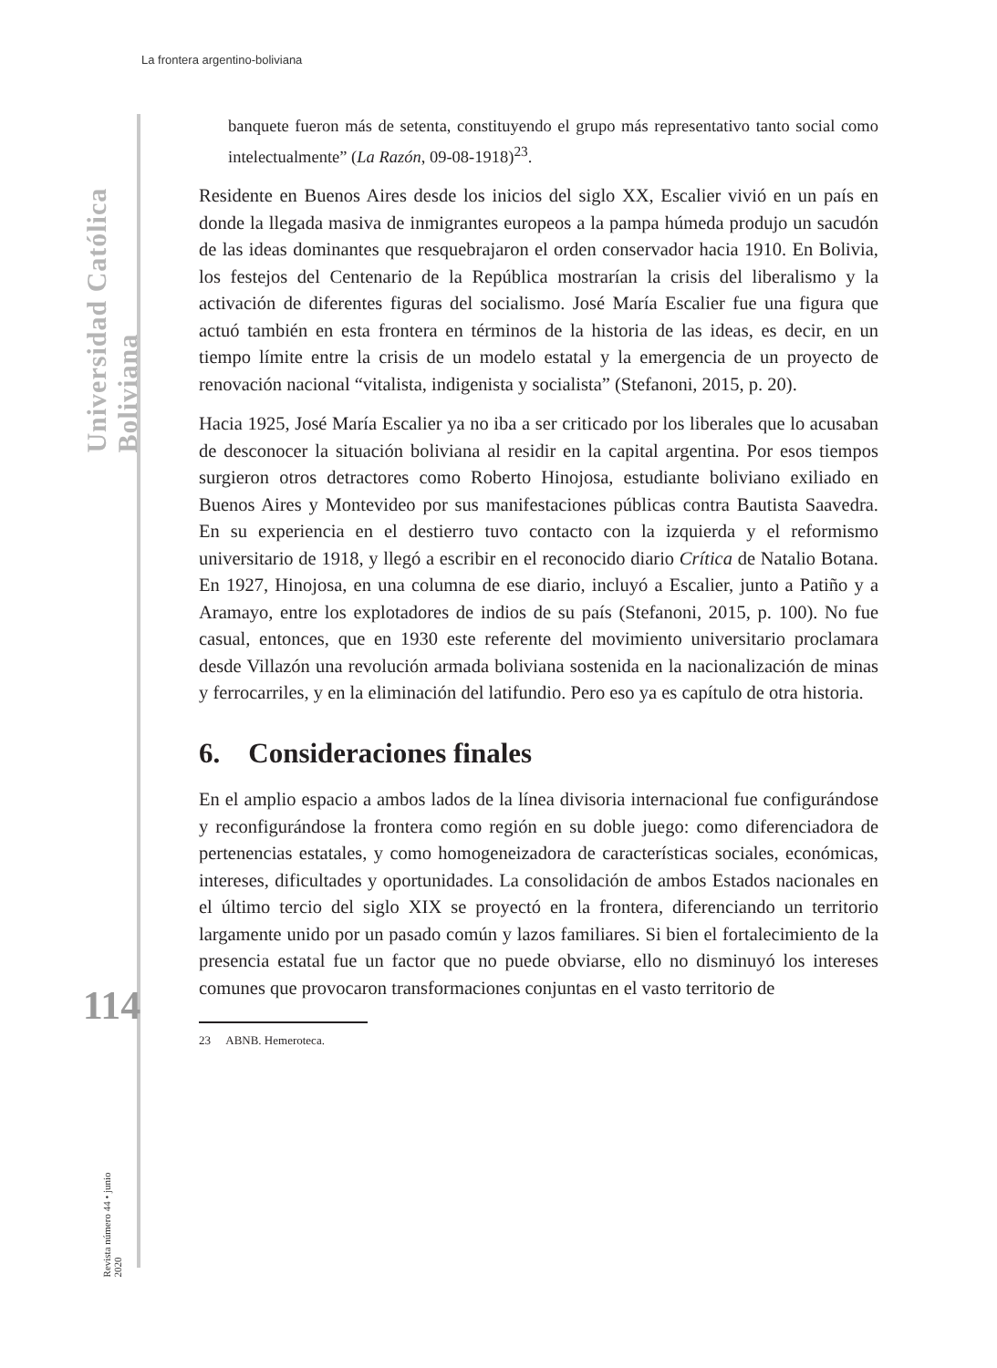La frontera argentino-boliviana
Universidad Católica Boliviana
114
Revista número 44 • junio 2020
banquete fueron más de setenta, constituyendo el grupo más representativo tanto social como intelectualmente” (La Razón, 09-08-1918)<sup>23</sup>.
Residente en Buenos Aires desde los inicios del siglo XX, Escalier vivió en un país en donde la llegada masiva de inmigrantes europeos a la pampa húmeda produjo un sacudón de las ideas dominantes que resquebrajaron el orden conservador hacia 1910. En Bolivia, los festejos del Centenario de la República mostrarían la crisis del liberalismo y la activación de diferentes figuras del socialismo. José María Escalier fue una figura que actuó también en esta frontera en términos de la historia de las ideas, es decir, en un tiempo límite entre la crisis de un modelo estatal y la emergencia de un proyecto de renovación nacional “vitalista, indigenista y socialista” (Stefanoni, 2015, p. 20).
Hacia 1925, José María Escalier ya no iba a ser criticado por los liberales que lo acusaban de desconocer la situación boliviana al residir en la capital argentina. Por esos tiempos surgieron otros detractores como Roberto Hinojosa, estudiante boliviano exiliado en Buenos Aires y Montevideo por sus manifestaciones públicas contra Bautista Saavedra. En su experiencia en el destierro tuvo contacto con la izquierda y el reformismo universitario de 1918, y llegó a escribir en el reconocido diario Crítica de Natalio Botana. En 1927, Hinojosa, en una columna de ese diario, incluyó a Escalier, junto a Patiño y a Aramayo, entre los explotadores de indios de su país (Stefanoni, 2015, p. 100). No fue casual, entonces, que en 1930 este referente del movimiento universitario proclamara desde Villazón una revolución armada boliviana sostenida en la nacionalización de minas y ferrocarriles, y en la eliminación del latifundio. Pero eso ya es capítulo de otra historia.
6. Consideraciones finales
En el amplio espacio a ambos lados de la línea divisoria internacional fue configurándose y reconfigurándose la frontera como región en su doble juego: como diferenciadora de pertenencias estatales, y como homogeneizadora de características sociales, económicas, intereses, dificultades y oportunidades. La consolidación de ambos Estados nacionales en el último tercio del siglo XIX se proyectó en la frontera, diferenciando un territorio largamente unido por un pasado común y lazos familiares. Si bien el fortalecimiento de la presencia estatal fue un factor que no puede obviarse, ello no disminuyó los intereses comunes que provocaron transformaciones conjuntas en el vasto territorio de
23 ABNB. Hemeroteca.